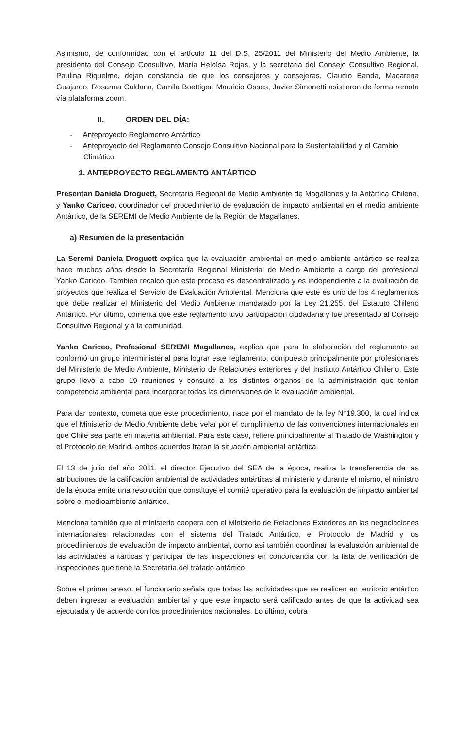Asimismo, de conformidad con el artículo 11 del D.S. 25/2011 del Ministerio del Medio Ambiente, la presidenta del Consejo Consultivo, María Heloísa Rojas, y la secretaria del Consejo Consultivo Regional, Paulina Riquelme, dejan constancia de que los consejeros y consejeras, Claudio Banda, Macarena Guajardo, Rosanna Caldana, Camila Boettiger, Mauricio Osses, Javier Simonetti asistieron de forma remota vía plataforma zoom.
II. ORDEN DEL DÍA:
- Anteproyecto Reglamento Antártico
- Anteproyecto del Reglamento Consejo Consultivo Nacional para la Sustentabilidad y el Cambio Climático.
1. ANTEPROYECTO REGLAMENTO ANTÁRTICO
Presentan Daniela Droguett, Secretaria Regional de Medio Ambiente de Magallanes y la Antártica Chilena, y Yanko Cariceo, coordinador del procedimiento de evaluación de impacto ambiental en el medio ambiente Antártico, de la SEREMI de Medio Ambiente de la Región de Magallanes.
a) Resumen de la presentación
La Seremi Daniela Droguett explica que la evaluación ambiental en medio ambiente antártico se realiza hace muchos años desde la Secretaría Regional Ministerial de Medio Ambiente a cargo del profesional Yanko Cariceo. También recalcó que este proceso es descentralizado y es independiente a la evaluación de proyectos que realiza el Servicio de Evaluación Ambiental. Menciona que este es uno de los 4 reglamentos que debe realizar el Ministerio del Medio Ambiente mandatado por la Ley 21.255, del Estatuto Chileno Antártico. Por último, comenta que este reglamento tuvo participación ciudadana y fue presentado al Consejo Consultivo Regional y a la comunidad.
Yanko Cariceo, Profesional SEREMI Magallanes, explica que para la elaboración del reglamento se conformó un grupo interministerial para lograr este reglamento, compuesto principalmente por profesionales del Ministerio de Medio Ambiente, Ministerio de Relaciones exteriores y del Instituto Antártico Chileno. Este grupo llevo a cabo 19 reuniones y consultó a los distintos órganos de la administración que tenían competencia ambiental para incorporar todas las dimensiones de la evaluación ambiental.
Para dar contexto, cometa que este procedimiento, nace por el mandato de la ley N°19.300, la cual indica que el Ministerio de Medio Ambiente debe velar por el cumplimiento de las convenciones internacionales en que Chile sea parte en materia ambiental. Para este caso, refiere principalmente al Tratado de Washington y el Protocolo de Madrid, ambos acuerdos tratan la situación ambiental antártica.
El 13 de julio del año 2011, el director Ejecutivo del SEA de la época, realiza la transferencia de las atribuciones de la calificación ambiental de actividades antárticas al ministerio y durante el mismo, el ministro de la época emite una resolución que constituye el comité operativo para la evaluación de impacto ambiental sobre el medioambiente antártico.
Menciona también que el ministerio coopera con el Ministerio de Relaciones Exteriores en las negociaciones internacionales relacionadas con el sistema del Tratado Antártico, el Protocolo de Madrid y los procedimientos de evaluación de impacto ambiental, como así también coordinar la evaluación ambiental de las actividades antárticas y participar de las inspecciones en concordancia con la lista de verificación de inspecciones que tiene la Secretaría del tratado antártico.
Sobre el primer anexo, el funcionario señala que todas las actividades que se realicen en territorio antártico deben ingresar a evaluación ambiental y que este impacto será calificado antes de que la actividad sea ejecutada y de acuerdo con los procedimientos nacionales. Lo último, cobra